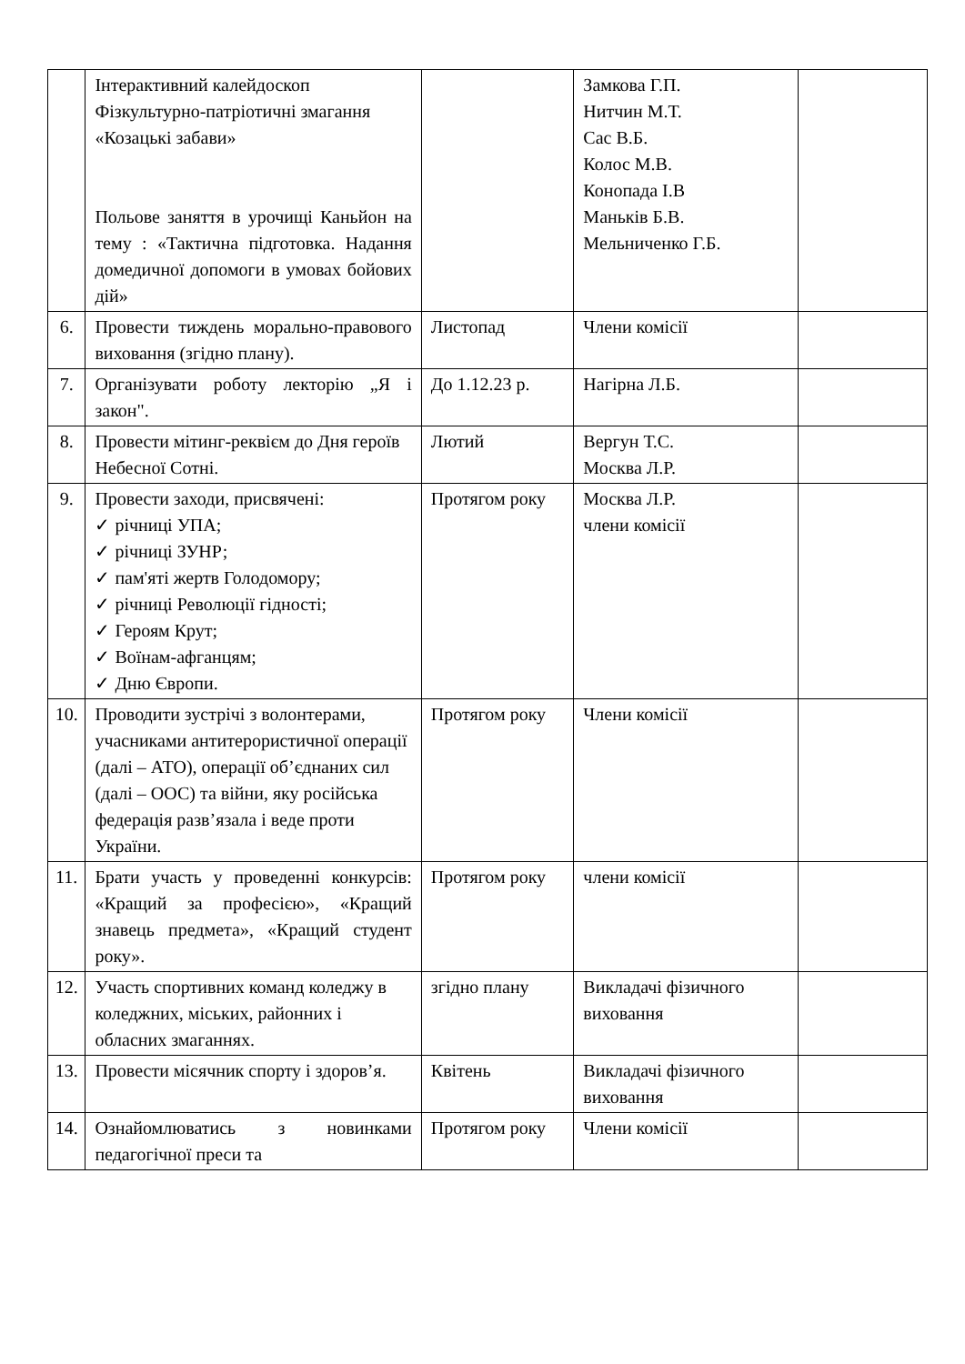| | Інтерактивний калейдоскоп Фізкультурно-патріотичні змагання «Козацькі забави» Польове заняття в урочищі Каньйон на тему : «Тактична підготовка. Надання домедичної допомоги в умовах бойових дій» | | Замкова Г.П. Нитчин М.Т. Сас В.Б. Колос М.В. Конопада І.В Маньків Б.В. Мельниченко Г.Б. | |
| 6. | Провести тиждень морально-правового виховання (згідно плану). | Листопад | Члени комісії | |
| 7. | Організувати роботу лекторію „Я і закон". | До 1.12.23 р. | Нагірна Л.Б. | |
| 8. | Провести мітинг-реквієм до Дня героїв Небесної Сотні. | Лютий | Вергун Т.С. Москва Л.Р. | |
| 9. | Провести заходи, присвячені: ✓ річниці УПА; ✓ річниці ЗУНР; ✓ пам'яті жертв Голодомору; ✓ річниці Революції гідності; ✓ Героям Крут; ✓ Воїнам-афганцям; ✓ Дню Європи. | Протягом року | Москва Л.Р. члени комісії | |
| 10. | Проводити зустрічі з волонтерами, учасниками антитерористичної операції (далі – АТО), операції об’єднаних сил (далі – ООС) та війни, яку російська федерація разв’язала і веде проти України. | Протягом року | Члени комісії | |
| 11. | Брати участь у проведенні конкурсів: «Кращий за професією», «Кращий знавець предмета», «Кращий студент року». | Протягом року | члени комісії | |
| 12. | Участь спортивних команд коледжу в коледжних, міських, районних і обласних змаганнях. | згідно плану | Викладачі фізичного виховання | |
| 13. | Провести місячник спорту і здоров’я. | Квітень | Викладачі фізичного виховання | |
| 14. | Ознайомлюватись з новинками педагогічної преси та | Протягом року | Члени комісії | |